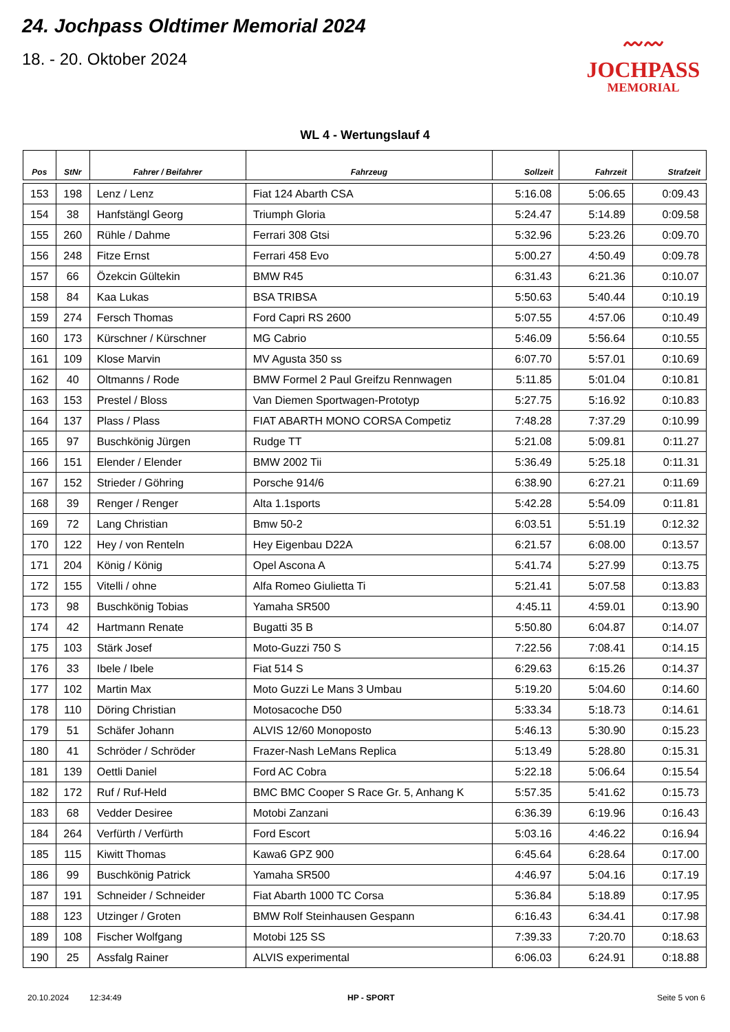24. Jochpass Oldtimer Memorial 2024
18. - 20. Oktober 2024
〰〰
JOCHPASS
MEMORIAL
WL 4 - Wertungslauf 4
| Pos | StNr | Fahrer / Beifahrer | Fahrzeug | Sollzeit | Fahrzeit | Strafzeit |
| --- | --- | --- | --- | --- | --- | --- |
| 153 | 198 | Lenz / Lenz | Fiat 124 Abarth CSA | 5:16.08 | 5:06.65 | 0:09.43 |
| 154 | 38 | Hanfstängl Georg | Triumph Gloria | 5:24.47 | 5:14.89 | 0:09.58 |
| 155 | 260 | Rühle / Dahme | Ferrari 308 Gtsi | 5:32.96 | 5:23.26 | 0:09.70 |
| 156 | 248 | Fitze Ernst | Ferrari 458 Evo | 5:00.27 | 4:50.49 | 0:09.78 |
| 157 | 66 | Özekcin Gültekin | BMW R45 | 6:31.43 | 6:21.36 | 0:10.07 |
| 158 | 84 | Kaa Lukas | BSA TRIBSA | 5:50.63 | 5:40.44 | 0:10.19 |
| 159 | 274 | Fersch Thomas | Ford Capri RS 2600 | 5:07.55 | 4:57.06 | 0:10.49 |
| 160 | 173 | Kürschner / Kürschner | MG Cabrio | 5:46.09 | 5:56.64 | 0:10.55 |
| 161 | 109 | Klose Marvin | MV Agusta 350 ss | 6:07.70 | 5:57.01 | 0:10.69 |
| 162 | 40 | Oltmanns / Rode | BMW Formel 2 Paul Greifzu Rennwagen | 5:11.85 | 5:01.04 | 0:10.81 |
| 163 | 153 | Prestel / Bloss | Van Diemen Sportwagen-Prototyp | 5:27.75 | 5:16.92 | 0:10.83 |
| 164 | 137 | Plass / Plass | FIAT ABARTH MONO CORSA Competiz | 7:48.28 | 7:37.29 | 0:10.99 |
| 165 | 97 | Buschkönig Jürgen | Rudge TT | 5:21.08 | 5:09.81 | 0:11.27 |
| 166 | 151 | Elender / Elender | BMW 2002 Tii | 5:36.49 | 5:25.18 | 0:11.31 |
| 167 | 152 | Strieder / Göhring | Porsche 914/6 | 6:38.90 | 6:27.21 | 0:11.69 |
| 168 | 39 | Renger / Renger | Alta 1.1sports | 5:42.28 | 5:54.09 | 0:11.81 |
| 169 | 72 | Lang Christian | Bmw 50-2 | 6:03.51 | 5:51.19 | 0:12.32 |
| 170 | 122 | Hey / von Renteln | Hey Eigenbau D22A | 6:21.57 | 6:08.00 | 0:13.57 |
| 171 | 204 | König / König | Opel Ascona A | 5:41.74 | 5:27.99 | 0:13.75 |
| 172 | 155 | Vitelli / ohne | Alfa Romeo Giulietta Ti | 5:21.41 | 5:07.58 | 0:13.83 |
| 173 | 98 | Buschkönig Tobias | Yamaha SR500 | 4:45.11 | 4:59.01 | 0:13.90 |
| 174 | 42 | Hartmann Renate | Bugatti 35 B | 5:50.80 | 6:04.87 | 0:14.07 |
| 175 | 103 | Stärk Josef | Moto-Guzzi 750 S | 7:22.56 | 7:08.41 | 0:14.15 |
| 176 | 33 | Ibele / Ibele | Fiat 514 S | 6:29.63 | 6:15.26 | 0:14.37 |
| 177 | 102 | Martin Max | Moto Guzzi Le Mans 3 Umbau | 5:19.20 | 5:04.60 | 0:14.60 |
| 178 | 110 | Döring Christian | Motosacoche D50 | 5:33.34 | 5:18.73 | 0:14.61 |
| 179 | 51 | Schäfer Johann | ALVIS 12/60 Monoposto | 5:46.13 | 5:30.90 | 0:15.23 |
| 180 | 41 | Schröder / Schröder | Frazer-Nash LeMans Replica | 5:13.49 | 5:28.80 | 0:15.31 |
| 181 | 139 | Oettli Daniel | Ford AC Cobra | 5:22.18 | 5:06.64 | 0:15.54 |
| 182 | 172 | Ruf / Ruf-Held | BMC BMC Cooper S Race Gr. 5, Anhang K | 5:57.35 | 5:41.62 | 0:15.73 |
| 183 | 68 | Vedder Desiree | Motobi Zanzani | 6:36.39 | 6:19.96 | 0:16.43 |
| 184 | 264 | Verfürth / Verfürth | Ford Escort | 5:03.16 | 4:46.22 | 0:16.94 |
| 185 | 115 | Kiwitt Thomas | Kawa6 GPZ 900 | 6:45.64 | 6:28.64 | 0:17.00 |
| 186 | 99 | Buschkönig Patrick | Yamaha SR500 | 4:46.97 | 5:04.16 | 0:17.19 |
| 187 | 191 | Schneider / Schneider | Fiat Abarth 1000 TC Corsa | 5:36.84 | 5:18.89 | 0:17.95 |
| 188 | 123 | Utzinger / Groten | BMW Rolf Steinhausen Gespann | 6:16.43 | 6:34.41 | 0:17.98 |
| 189 | 108 | Fischer Wolfgang | Motobi 125 SS | 7:39.33 | 7:20.70 | 0:18.63 |
| 190 | 25 | Assfalg Rainer | ALVIS experimental | 6:06.03 | 6:24.91 | 0:18.88 |
20.10.2024 12:34:49 HP - SPORT Seite 5 von 6